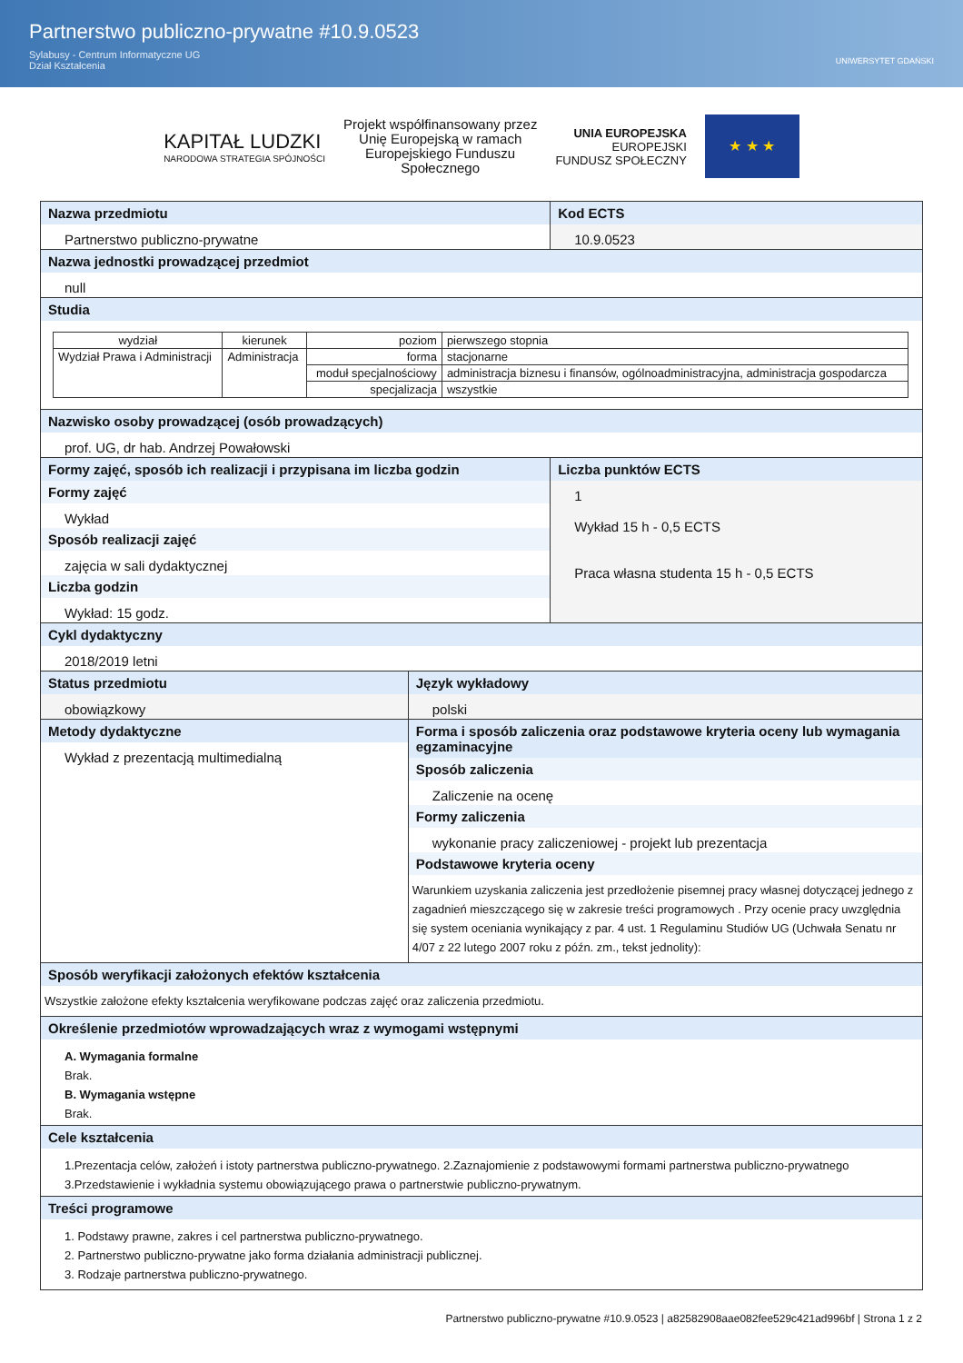Partnerstwo publiczno-prywatne #10.9.0523
Sylabusy - Centrum Informatyczne UG
Dział Kształcenia
UNIWERSYTET GDAŃSKI
KAPITAŁ LUDZKI
NARODOWA STRATEGIA SPÓJNOŚCI
Projekt współfinansowany przez
Unię Europejską w ramach
Europejskiego Funduszu
Społecznego
UNIA EUROPEJSKA
EUROPEJSKI
FUNDUSZ SPOŁECZNY
★ ★ ★
Nazwa przedmiotu
Partnerstwo publiczno-prywatne
Kod ECTS
10.9.0523
Nazwa jednostki prowadzącej przedmiot
null
Studia
| wydział | kierunek | poziom | pierwszego stopnia |
| Wydział Prawa i Administracji | Administracja | forma | stacjonarne |
| | | moduł specjalnościowy | administracja biznesu i finansów, ogólnoadministracyjna, administracja gospodarcza |
| | | specjalizacja | wszystkie |
Nazwisko osoby prowadzącej (osób prowadzących)
prof. UG, dr hab. Andrzej Powałowski
Formy zajęć, sposób ich realizacji i przypisana im liczba godzin
Formy zajęć
Wykład
Sposób realizacji zajęć
zajęcia w sali dydaktycznej
Liczba godzin
Wykład: 15 godz.
Liczba punktów ECTS
1
Wykład 15 h - 0,5 ECTS
Praca własna studenta 15 h - 0,5 ECTS
Cykl dydaktyczny
2018/2019 letni
Status przedmiotu
obowiązkowy
Język wykładowy
polski
Metody dydaktyczne
Wykład z prezentacją multimedialną
Forma i sposób zaliczenia oraz podstawowe kryteria oceny lub wymagania egzaminacyjne
Sposób zaliczenia
Zaliczenie na ocenę
Formy zaliczenia
wykonanie pracy zaliczeniowej - projekt lub prezentacja
Podstawowe kryteria oceny
Warunkiem uzyskania zaliczenia jest przedłożenie pisemnej pracy własnej dotyczącej jednego z zagadnień mieszczącego się w zakresie treści programowych . Przy ocenie pracy uwzględnia się system oceniania wynikający z par. 4 ust. 1 Regulaminu Studiów UG (Uchwała Senatu nr 4/07 z 22 lutego 2007 roku z późn. zm., tekst jednolity):
Sposób weryfikacji założonych efektów kształcenia
Wszystkie założone efekty kształcenia weryfikowane podczas zajęć oraz zaliczenia przedmiotu.
Określenie przedmiotów wprowadzających wraz z wymogami wstępnymi
A. Wymagania formalne
Brak.
B. Wymagania wstępne
Brak.
Cele kształcenia
1.Prezentacja celów, założeń i istoty partnerstwa publiczno-prywatnego. 2.Zaznajomienie z podstawowymi formami partnerstwa publiczno-prywatnego 3.Przedstawienie i wykładnia systemu obowiązującego prawa o partnerstwie publiczno-prywatnym.
Treści programowe
1. Podstawy prawne, zakres i cel partnerstwa publiczno-prywatnego.
2. Partnerstwo publiczno-prywatne jako forma działania administracji publicznej.
3. Rodzaje partnerstwa publiczno-prywatnego.
Partnerstwo publiczno-prywatne #10.9.0523 | a82582908aae082fee529c421ad996bf | Strona 1 z 2